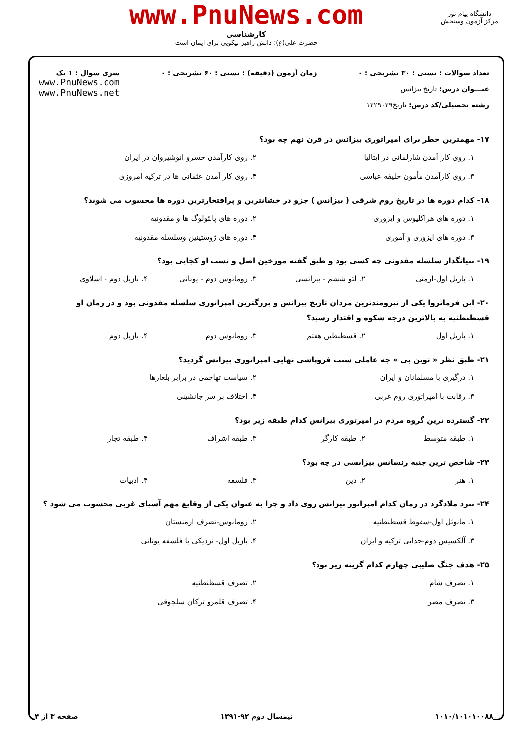دانشگاه پیام نور
مرکز آزمون وسنجش
www.PnuNews.com
کارشناسی
حضرت علی(ع): دانش راهبر نیکویی برای ایمان است
تعداد سوالات : تستی : ۳۰ تشریحی : ۰
عنـــوان درس: تاریخ بیزانس
رشته تحصیلی/کد درس: تاریخ۱۲۲۹۰۲۹
زمان آزمون (دقیقه) : تستی : ۶۰ تشریحی : ۰
سری سوال : ۱ یک
www.PnuNews.com
www.PnuNews.net
۱۷- مهمترین خطر برای امپراتوری بیزانس در قرن نهم چه بود؟
۱. روی کار آمدن شارلمانی در ایتالیا
۲. روی کارآمدن خسرو انوشیروان در ایران
۳. روی کارآمدن مأمون خلیفه عباسی
۴. روی کار آمدن عثمانی ها در ترکیه امروزی
۱۸- کدام دوره ها در تاریخ روم شرقی ( بیزانس ) جزو در خشانترین و پرافتخارترین دوره ها محسوب می شوند؟
۱. دوره های هراکلیوس و ایزوری
۲. دوره های پالئولوگ ها و مقدونیه
۳. دوره های ایزوری و آموری
۴. دوره های ژوستینین وسلسله مقدونیه
۱۹- بنیانگذار سلسله مقدونی چه کسی بود و طبق گفته مورخین اصل و نسب او کجایی بود؟
۱. بازیل اول-ارمنی
۲. لئو ششم - بیزانسی
۳. رومانوس دوم - یونانی
۴. بازیل دوم - اسلاوی
۲۰- این فرمانروا یکی از نیرومندترین مردان تاریخ بیزانس و بزرگترین امپراتوری سلسله مقدونی بود و در زمان او قسطنطنیه به بالاترین درجه شکوه و اقتدار رسید؟
۱. بازیل اول
۲. قسطنطین هفتم
۳. رومانوس دوم
۴. بازیل دوم
۲۱- طبق نظر « توین بی » چه عاملی سبب فروپاشی نهایی امپراتوری بیزانس گردید؟
۱. درگیری با مسلمانان و ایران
۲. سیاست تهاجمی در برابر بلغارها
۳. رقابت با امپراتوری روم غربی
۴. اختلاف بر سر جانشینی
۲۲- گسترده ترین گروه مردم در امپرتوری بیزانس کدام طبقه زیر بود؟
۱. طبقه متوسط
۲. طبقه کارگر
۳. طبقه اشراف
۴. طبقه تجار
۲۳- شاخص ترین جنبه رنسانس بیزانسی در چه بود؟
۱. هنر
۲. دین
۳. فلسفه
۴. ادبیات
۲۴- نبرد ملاذگرد در زمان کدام امپراتور بیزانس روی داد و چرا به عنوان یکی از وقایع مهم آسیای غربی محسوب می شود ؟
۱. مانوئل اول-سقوط قسطنطنیه
۲. رومانوس-تصرف ارمنستان
۳. آلکسیس دوم-جدایی ترکیه و ایران
۴. بازیل اول- نزدیکی با فلسفه یونانی
۲۵- هدف جنگ صلیبی چهارم کدام گزینه زیر بود؟
۱. تصرف شام
۲. تصرف قسطنطنیه
۳. تصرف مصر
۴. تصرف قلمرو ترکان سلجوقی
۱۰۱۰/۱۰۱۰۱۰۰۸۸ نیمسال دوم ۹۲-۱۳۹۱ صفحه ۳ از ۴